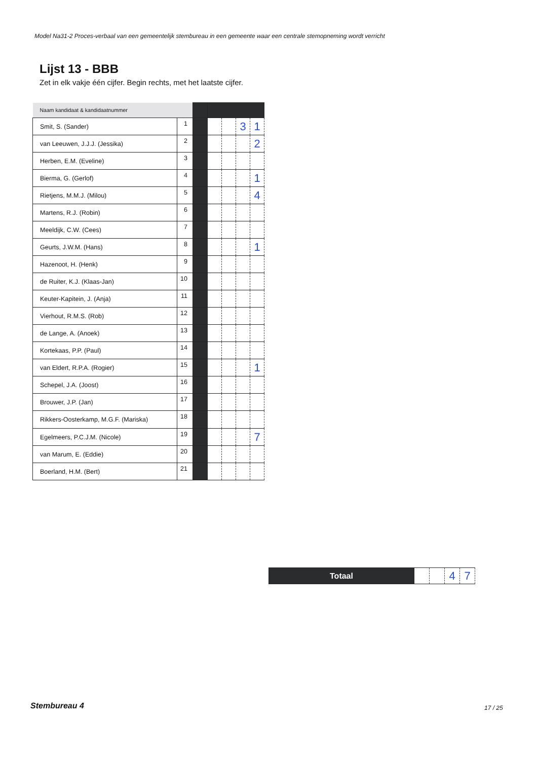Model Na31-2 Proces-verbaal van een gemeentelijk stembureau in een gemeente waar een centrale stemopneming wordt verricht
Lijst 13 - BBB
Zet in elk vakje één cijfer. Begin rechts, met het laatste cijfer.
| Naam kandidaat & kandidaatnummer | | | | | | |
| Smit, S. (Sander) | 1 | | | | 3 | 1 |
| van Leeuwen, J.J.J. (Jessika) | 2 | | | | | 2 |
| Herben, E.M. (Eveline) | 3 | | | | | |
| Bierma, G. (Gerlof) | 4 | | | | | 1 |
| Rietjens, M.M.J. (Milou) | 5 | | | | | 4 |
| Martens, R.J. (Robin) | 6 | | | | | |
| Meeldijk, C.W. (Cees) | 7 | | | | | |
| Geurts, J.W.M. (Hans) | 8 | | | | | 1 |
| Hazenoot, H. (Henk) | 9 | | | | | |
| de Ruiter, K.J. (Klaas-Jan) | 10 | | | | | |
| Keuter-Kapitein, J. (Anja) | 11 | | | | | |
| Vierhout, R.M.S. (Rob) | 12 | | | | | |
| de Lange, A. (Anoek) | 13 | | | | | |
| Kortekaas, P.P. (Paul) | 14 | | | | | |
| van Eldert, R.P.A. (Rogier) | 15 | | | | | 1 |
| Schepel, J.A. (Joost) | 16 | | | | | |
| Brouwer, J.P. (Jan) | 17 | | | | | |
| Rikkers-Oosterkamp, M.G.F. (Mariska) | 18 | | | | | |
| Egelmeers, P.C.J.M. (Nicole) | 19 | | | | | 7 |
| van Marum, E. (Eddie) | 20 | | | | | |
| Boerland, H.M. (Bert) | 21 | | | | | |
| Totaal | | | 4 | 7 |
Stembureau 4 17 / 25